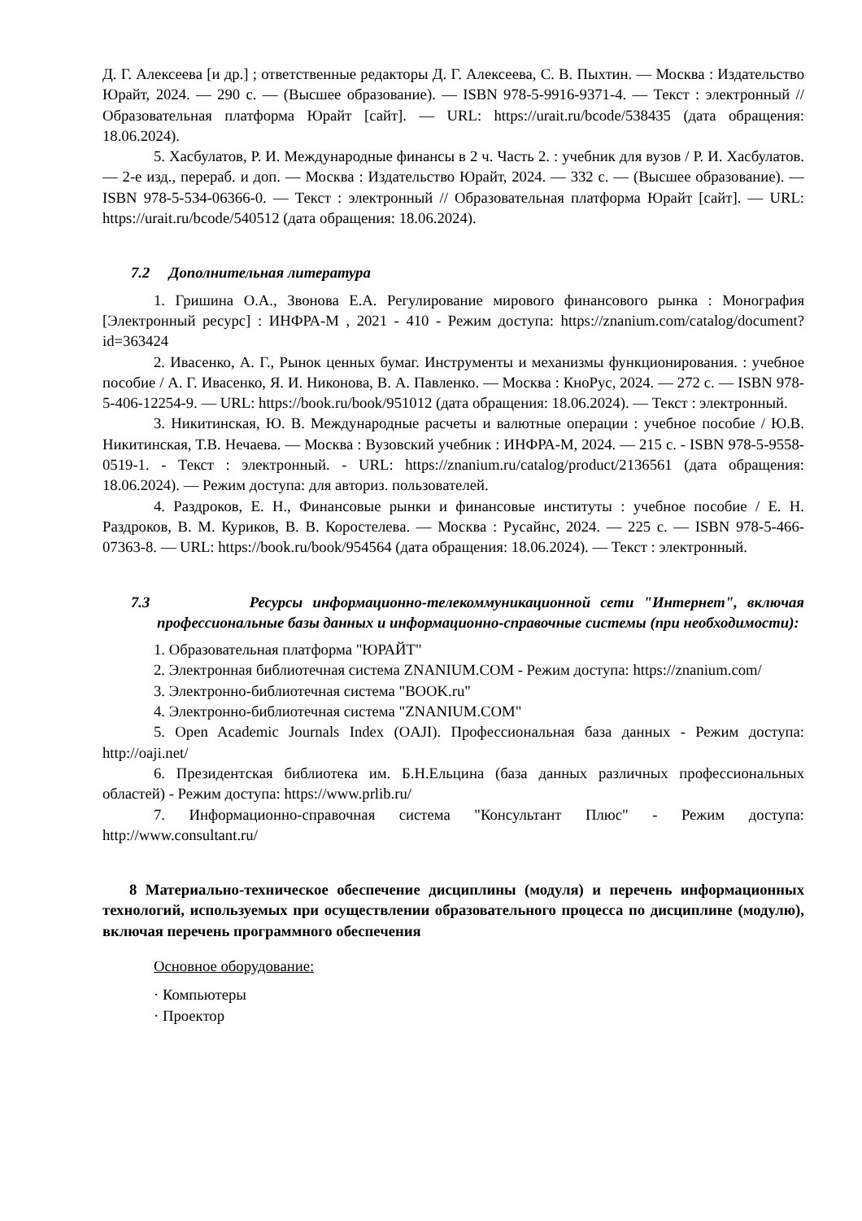Д. Г. Алексеева [и др.] ; ответственные редакторы Д. Г. Алексеева, С. В. Пыхтин. — Москва : Издательство Юрайт, 2024. — 290 с. — (Высшее образование). — ISBN 978-5-9916-9371-4. — Текст : электронный // Образовательная платформа Юрайт [сайт]. — URL: https://urait.ru/bcode/538435 (дата обращения: 18.06.2024).
5. Хасбулатов, Р. И. Международные финансы в 2 ч. Часть 2. : учебник для вузов / Р. И. Хасбулатов. — 2-е изд., перераб. и доп. — Москва : Издательство Юрайт, 2024. — 332 с. — (Высшее образование). — ISBN 978-5-534-06366-0. — Текст : электронный // Образовательная платформа Юрайт [сайт]. — URL: https://urait.ru/bcode/540512 (дата обращения: 18.06.2024).
7.2 Дополнительная литература
1. Гришина О.А., Звонова Е.А. Регулирование мирового финансового рынка : Монография [Электронный ресурс] : ИНФРА-М , 2021 - 410 - Режим доступа: https://znanium.com/catalog/document?id=363424
2. Ивасенко, А. Г., Рынок ценных бумаг. Инструменты и механизмы функционирования. : учебное пособие / А. Г. Ивасенко, Я. И. Никонова, В. А. Павленко. — Москва : КноРус, 2024. — 272 с. — ISBN 978-5-406-12254-9. — URL: https://book.ru/book/951012 (дата обращения: 18.06.2024). — Текст : электронный.
3. Никитинская, Ю. В. Международные расчеты и валютные операции : учебное пособие / Ю.В. Никитинская, Т.В. Нечаева. — Москва : Вузовский учебник : ИНФРА-М, 2024. — 215 с. - ISBN 978-5-9558-0519-1. - Текст : электронный. - URL: https://znanium.ru/catalog/product/2136561 (дата обращения: 18.06.2024). — Режим доступа: для авториз. пользователей.
4. Раздроков, Е. Н., Финансовые рынки и финансовые институты : учебное пособие / Е. Н. Раздроков, В. М. Куриков, В. В. Коростелева. — Москва : Русайнс, 2024. — 225 с. — ISBN 978-5-466-07363-8. — URL: https://book.ru/book/954564 (дата обращения: 18.06.2024). — Текст : электронный.
7.3 Ресурсы информационно-телекоммуникационной сети "Интернет", включая профессиональные базы данных и информационно-справочные системы (при необходимости):
1. Образовательная платформа "ЮРАЙТ"
2. Электронная библиотечная система ZNANIUM.COM - Режим доступа: https://znanium.com/
3. Электронно-библиотечная система "BOOK.ru"
4. Электронно-библиотечная система "ZNANIUM.COM"
5. Open Academic Journals Index (OAJI). Профессиональная база данных - Режим доступа: http://oaji.net/
6. Президентская библиотека им. Б.Н.Ельцина (база данных различных профессиональных областей) - Режим доступа: https://www.prlib.ru/
7. Информационно-справочная система "Консультант Плюс" - Режим доступа: http://www.consultant.ru/
8 Материально-техническое обеспечение дисциплины (модуля) и перечень информационных технологий, используемых при осуществлении образовательного процесса по дисциплине (модулю), включая перечень программного обеспечения
Основное оборудование:
· Компьютеры
· Проектор